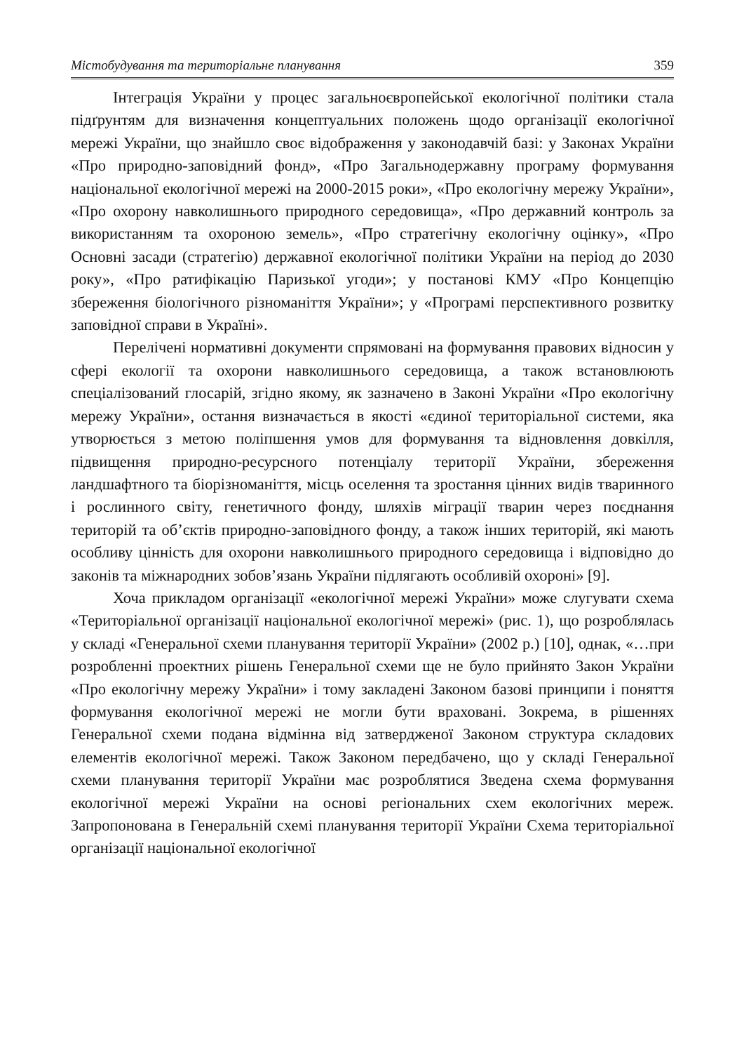Містобудування та територіальне планування 359
Інтеграція України у процес загальноєвропейської екологічної політики стала підґрунтям для визначення концептуальних положень щодо організації екологічної мережі України, що знайшло своє відображення у законодавчій базі: у Законах України «Про природно-заповідний фонд», «Про Загальнодержавну програму формування національної екологічної мережі на 2000-2015 роки», «Про екологічну мережу України», «Про охорону навколишнього природного середовища», «Про державний контроль за використанням та охороною земель», «Про стратегічну екологічну оцінку», «Про Основні засади (стратегію) державної екологічної політики України на період до 2030 року», «Про ратифікацію Паризької угоди»; у постанові КМУ «Про Концепцію збереження біологічного різноманіття України»; у «Програмі перспективного розвитку заповідної справи в Україні».
Перелічені нормативні документи спрямовані на формування правових відносин у сфері екології та охорони навколишнього середовища, а також встановлюють спеціалізований глосарій, згідно якому, як зазначено в Законі України «Про екологічну мережу України», остання визначається в якості «єдиної територіальної системи, яка утворюється з метою поліпшення умов для формування та відновлення довкілля, підвищення природно-ресурсного потенціалу території України, збереження ландшафтного та біорізноманіття, місць оселення та зростання цінних видів тваринного і рослинного світу, генетичного фонду, шляхів міграції тварин через поєднання територій та об’єктів природно-заповідного фонду, а також інших територій, які мають особливу цінність для охорони навколишнього природного середовища і відповідно до законів та міжнародних зобов’язань України підлягають особливій охороні» [9].
Хоча прикладом організації «екологічної мережі України» може слугувати схема «Територіальної організації національної екологічної мережі» (рис. 1), що розроблялась у складі «Генеральної схеми планування території України» (2002 р.) [10], однак, «…при розробленні проектних рішень Генеральної схеми ще не було прийнято Закон України «Про екологічну мережу України» і тому закладені Законом базові принципи і поняття формування екологічної мережі не могли бути враховані. Зокрема, в рішеннях Генеральної схеми подана відмінна від затвердженої Законом структура складових елементів екологічної мережі. Також Законом передбачено, що у складі Генеральної схеми планування території України має розроблятися Зведена схема формування екологічної мережі України на основі регіональних схем екологічних мереж. Запропонована в Генеральній схемі планування території України Схема територіальної організації національної екологічної